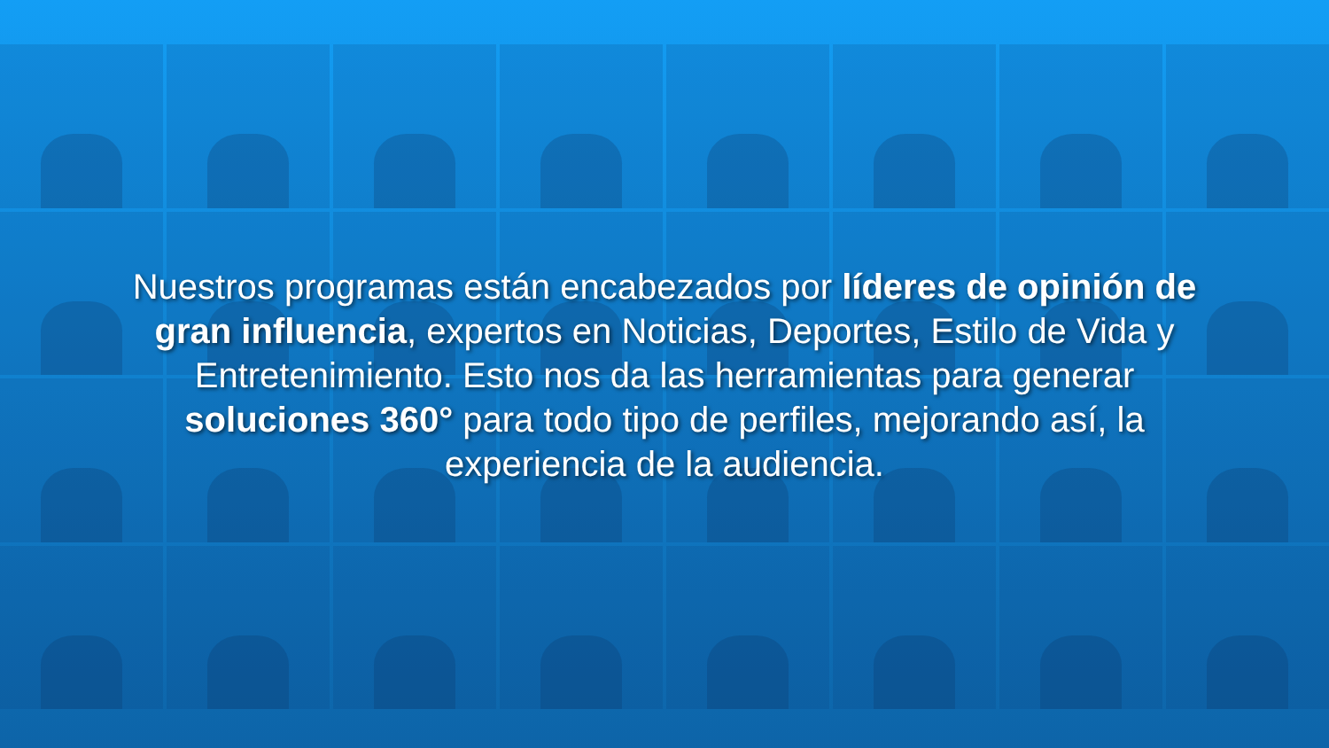Nuestros programas están encabezados por líderes de opinión de gran influencia, expertos en Noticias, Deportes, Estilo de Vida y Entretenimiento. Esto nos da las herramientas para generar soluciones 360° para todo tipo de perfiles, mejorando así, la experiencia de la audiencia.